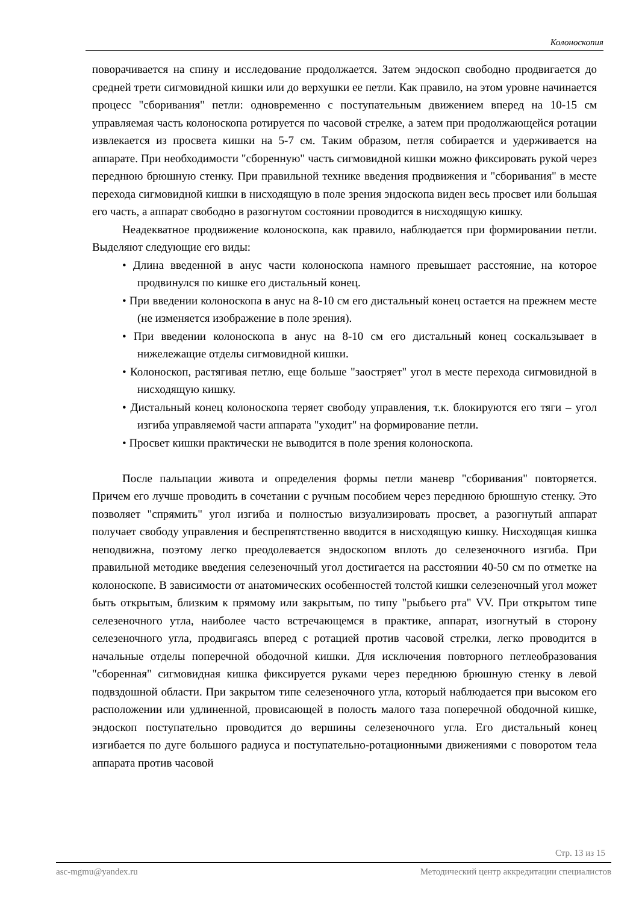Колоноскопия
поворачивается на спину и исследование продолжается. Затем эндоскоп свободно продвигается до средней трети сигмовидной кишки или до верхушки ее петли. Как правило, на этом уровне начинается процесс "сборивания" петли: одновременно с поступательным движением вперед на 10-15 см управляемая часть колоноскопа ротируется по часовой стрелке, а затем при продолжающейся ротации извлекается из просвета кишки на 5-7 см. Таким образом, петля собирается и удерживается на аппарате. При необходимости "сборенную" часть сигмовидной кишки можно фиксировать рукой через переднюю брюшную стенку. При правильной технике введения продвижения и "сборивания" в месте перехода сигмовидной кишки в нисходящую в поле зрения эндоскопа виден весь просвет или большая его часть, а аппарат свободно в разогнутом состоянии проводится в нисходящую кишку.
Неадекватное продвижение колоноскопа, как правило, наблюдается при формировании петли. Выделяют следующие его виды:
• Длина введенной в анус части колоноскопа намного превышает расстояние, на которое продвинулся по кишке его дистальный конец.
• При введении колоноскопа в анус на 8-10 см его дистальный конец остается на прежнем месте (не изменяется изображение в поле зрения).
• При введении колоноскопа в анус на 8-10 см его дистальный конец соскальзывает в нижележащие отделы сигмовидной кишки.
• Колоноскоп, растягивая петлю, еще больше "заостряет" угол в месте перехода сигмовидной в нисходящую кишку.
• Дистальный конец колоноскопа теряет свободу управления, т.к. блокируются его тяги – угол изгиба управляемой части аппарата "уходит" на формирование петли.
• Просвет кишки практически не выводится в поле зрения колоноскопа.
После пальпации живота и определения формы петли маневр "сборивания" повторяется. Причем его лучше проводить в сочетании с ручным пособием через переднюю брюшную стенку. Это позволяет "спрямить" угол изгиба и полностью визуализировать просвет, а разогнутый аппарат получает свободу управления и беспрепятственно вводится в нисходящую кишку. Нисходящая кишка неподвижна, поэтому легко преодолевается эндоскопом вплоть до селезеночного изгиба. При правильной методике введения селезеночный угол достигается на расстоянии 40-50 см по отметке на колоноскопе. В зависимости от анатомических особенностей толстой кишки селезеночный угол может быть открытым, близким к прямому или закрытым, по типу "рыбьего рта" VV. При открытом типе селезеночного утла, наиболее часто встречающемся в практике, аппарат, изогнутый в сторону селезеночного угла, продвигаясь вперед с ротацией против часовой стрелки, легко проводится в начальные отделы поперечной ободочной кишки. Для исключения повторного петлеобразования "сборенная" сигмовидная кишка фиксируется руками через переднюю брюшную стенку в левой подвздошной области. При закрытом типе селезеночного угла, который наблюдается при высоком его расположении или удлиненной, провисающей в полость малого таза поперечной ободочной кишке, эндоскоп поступательно проводится до вершины селезеночного угла. Его дистальный конец изгибается по дуге большого радиуса и поступательно-ротационными движениями с поворотом тела аппарата против часовой
Стр. 13 из 15
asc-mgmu@yandex.ru Методический центр аккредитации специалистов